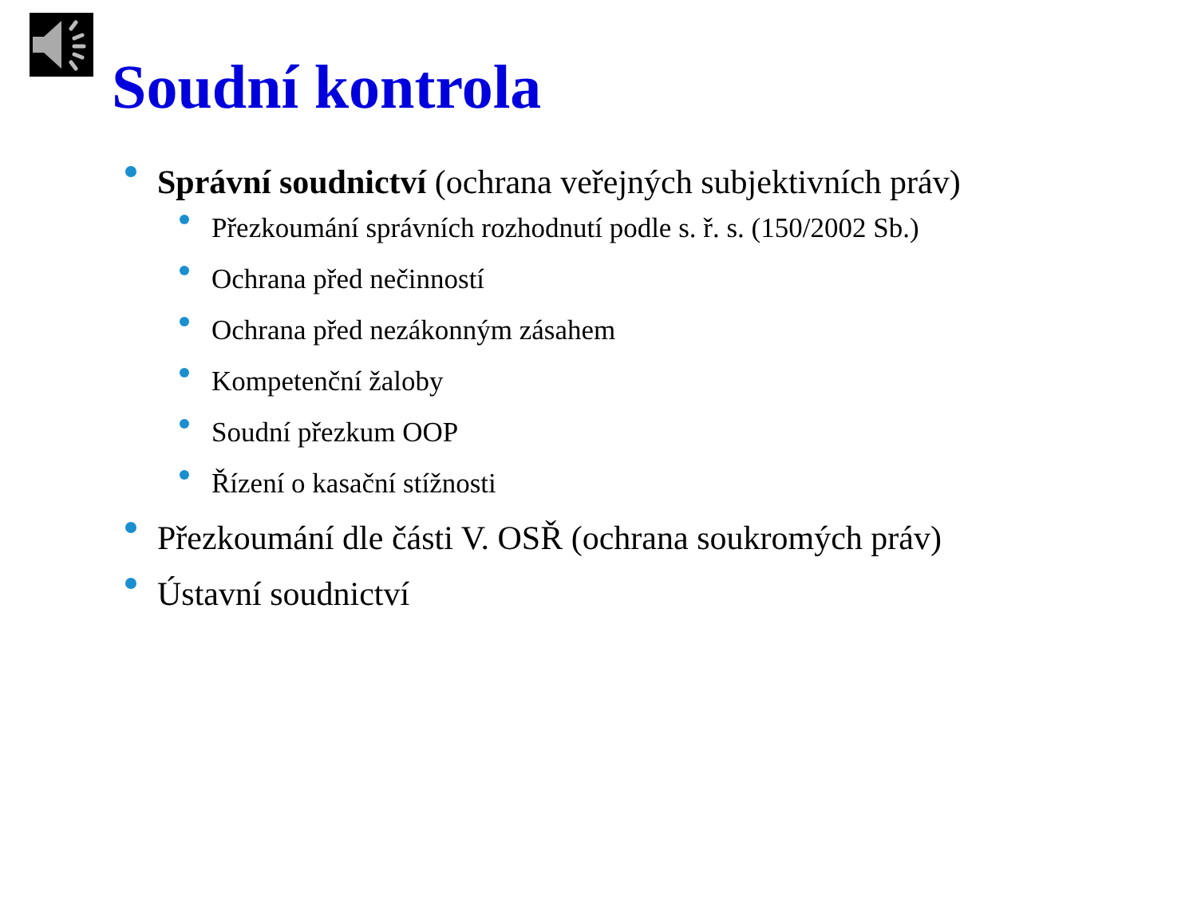Soudní kontrola
Správní soudnictví (ochrana veřejných subjektivních práv)
Přezkoumání správních rozhodnutí podle s. ř. s. (150/2002 Sb.)
Ochrana před nečinností
Ochrana před nezákonným zásahem
Kompetenční žaloby
Soudní přezkum OOP
Řízení o kasační stížnosti
Přezkoumání dle části V. OSŘ (ochrana soukromých práv)
Ústavní soudnictví